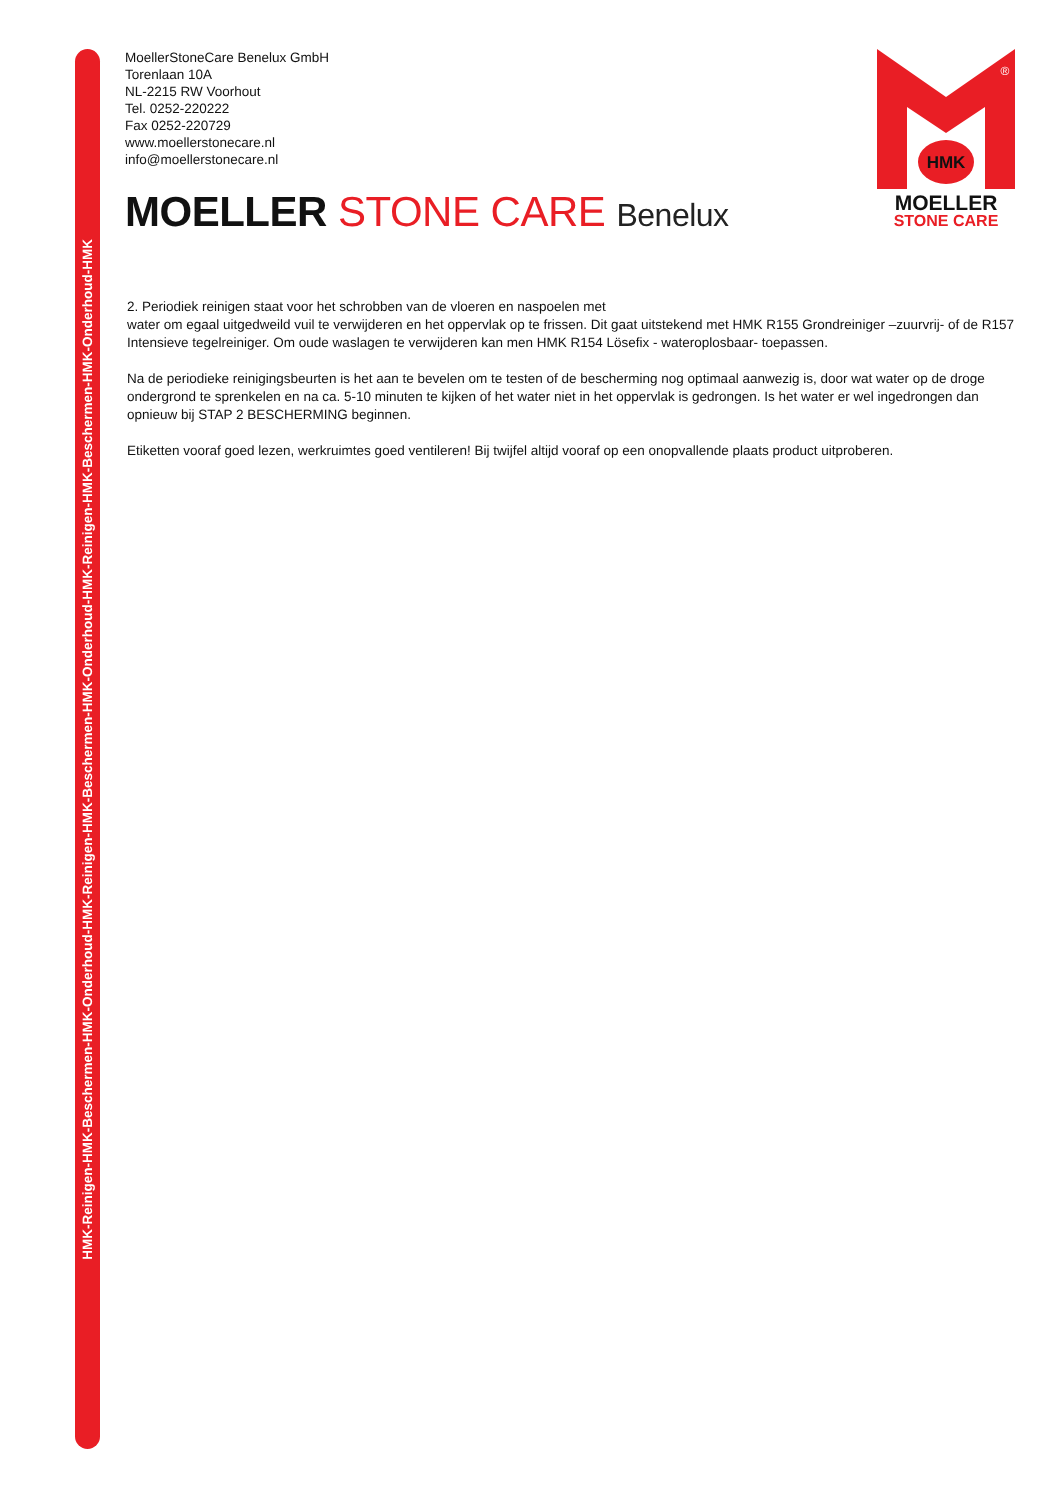HMK-Reinigen-HMK-Beschermen-HMK-Onderhoud-HMK-Reinigen-HMK-Beschermen-HMK-Onderhoud-HMK-Reinigen-HMK-Beschermen-HMK-Onderhoud-HMK
MoellerStoneCare Benelux GmbH
Torenlaan 10A
NL-2215 RW Voorhout
Tel. 0252-220222
Fax 0252-220729
www.moellerstonecare.nl
info@moellerstonecare.nl
MOELLER STONE CARE Benelux
HMK
®
MOELLER
STONE CARE
2. Periodiek reinigen staat voor het schrobben van de vloeren en naspoelen met
water om egaal uitgedweild vuil te verwijderen en het oppervlak op te frissen. Dit gaat uitstekend met HMK R155 Grondreiniger –zuurvrij- of de R157 Intensieve tegelreiniger. Om oude waslagen te verwijderen kan men HMK R154 Lösefix - wateroplosbaar- toepassen.
Na de periodieke reinigingsbeurten is het aan te bevelen om te testen of de bescherming nog optimaal aanwezig is, door wat water op de droge ondergrond te sprenkelen en na ca. 5-10 minuten te kijken of het water niet in het oppervlak is gedrongen. Is het water er wel ingedrongen dan opnieuw bij STAP 2 BESCHERMING beginnen.
Etiketten vooraf goed lezen, werkruimtes goed ventileren! Bij twijfel altijd vooraf op een onopvallende plaats product uitproberen.